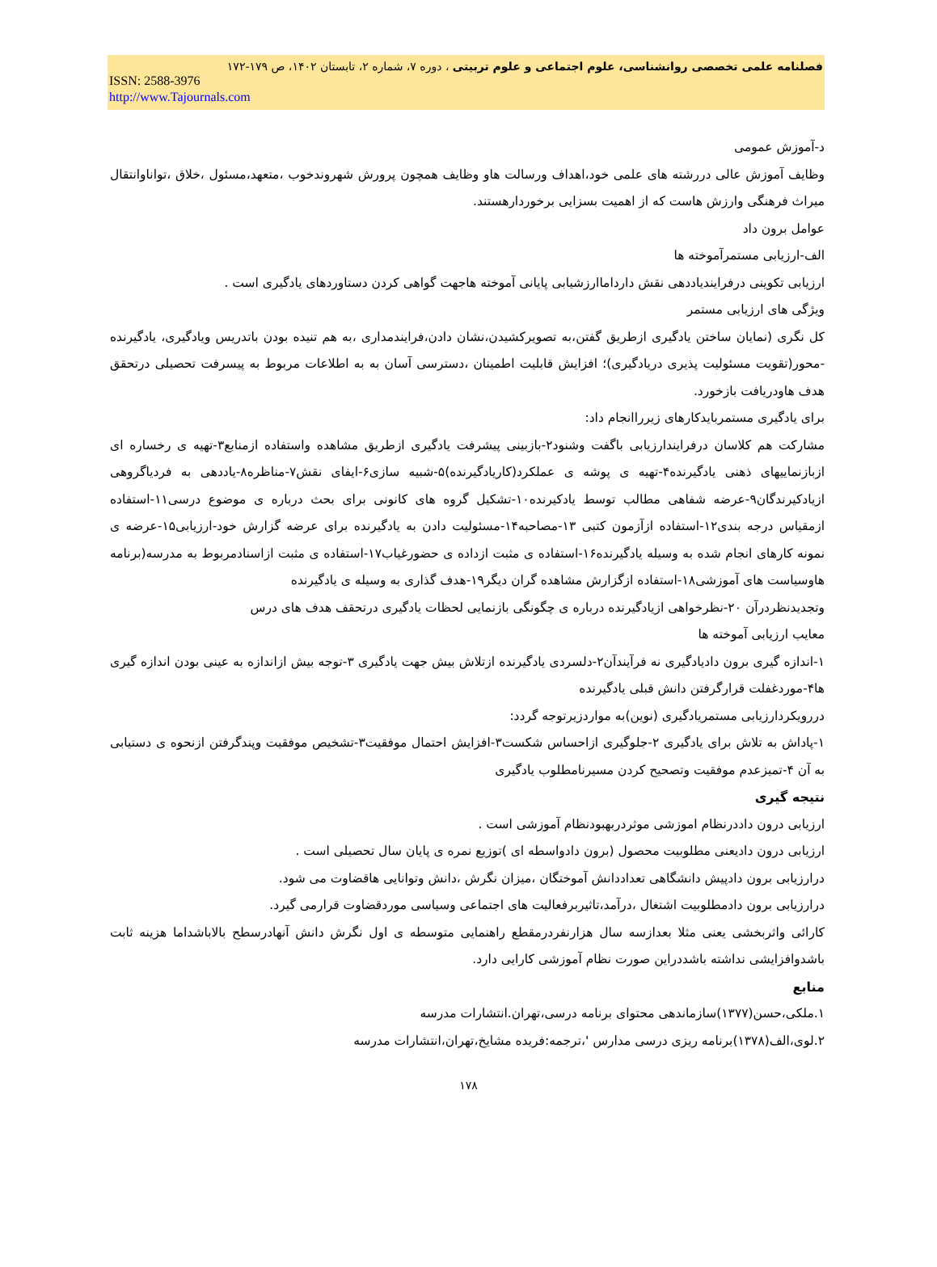فصلنامه علمی تخصصی روانشناسی، علوم اجتماعی و علوم تربیتی ، دوره ۷، شماره ۲، تابستان ۱۴۰۲، ص ۱۷۹-۱۷۲
ISSN: 2588-3976
http://www.Tajournals.com
د-آموزش عمومی
وظایف آموزش عالی دررشته های علمی خود،اهداف ورسالت هاو وظایف همچون پرورش شهروندخوب ،متعهد،مسئول ،خلاق ،تواناوانتقال میراث فرهنگی وارزش هاست که از اهمیت بسزایی برخوردارهستند.
عوامل برون داد
الف-ارزیابی مستمرآموخته ها
ارزیابی تکوینی درفرایندیاددهی نقش دارداماارزشیابی پایانی آموخته هاجهت گواهی کردن دستاوردهای یادگیری است .
ویژگی های ارزیابی مستمر
کل نگری (نمایان ساختن یادگیری ازطریق گفتن،به تصویرکشیدن،نشان دادن،فرایندمداری ،به هم تنیده بودن باتدریس ویادگیری، یادگیرنده -محور(تقویت مسئولیت پذیری دریادگیری)؛ افزایش قابلیت اطمینان ،دسترسی آسان به به اطلاعات مربوط به پیسرفت تحصیلی درتحقق هدف هاودریافت بازخورد.
برای یادگیری مستمربایدکارهای زیرراانجام داد:
مشارکت هم کلاسان درفرایندارزیابی باگفت وشنود۲-بازبینی پیشرفت یادگیری ازطریق مشاهده واستفاده ازمنابع۳-تهیه ی رخساره ای ازبازنماییهای ذهنی یادگیرنده۴-تهیه ی پوشه ی عملکرد(کاریادگیرنده)۵-شبیه سازی۶-ایفای نقش۷-مناظره۸-یاددهی به فردیاگروهی ازیادکیرندگان۹-عرضه شفاهی مطالب توسط یادکیرنده۱۰-تشکیل گروه های کانونی برای بحث درباره ی موضوع درسی۱۱-استفاده ازمقیاس درجه بندی۱۲-استفاده ازآزمون کتبی ۱۳-مصاحبه۱۴-مسئولیت دادن به یادگیرنده برای عرضه گزارش خود-ارزیابی۱۵-عرضه ی نمونه کارهای انجام شده به وسیله یادگیرنده۱۶-استفاده ی مثبت ازداده ی حضورغیاب۱۷-استفاده ی مثبت ازاسنادمربوط به مدرسه(برنامه هاوسیاست های آموزشی۱۸-استفاده ازگزارش مشاهده گران دیگر۱۹-هدف گذاری به وسیله ی یادگیرنده
وتجدیدنظردرآن ۲۰-نظرخواهی ازیادگیرنده درباره ی چگونگی بازنمایی لحظات یادگیری درتحقف هدف های درس
معایب ارزیابی آموخته ها
۱-اندازه گیری برون دادیادگیری نه فرآیندآن۲-دلسردی یادگیرنده ازتلاش بیش جهت یادگیری ۳-توجه بیش ازاندازه به عینی بودن اندازه گیری ها۴-موردغفلت قرارگرفتن دانش قبلی یادگیرنده
دررویکردارزیابی مستمریادگیری (نوین)به مواردزیرتوجه گردد:
۱-پاداش به تلاش برای یادگیری ۲-جلوگیری ازاحساس شکست۳-افزایش احتمال موفقیت۳-تشخیص موفقیت وپندگرفتن ازنحوه ی دستیابی به آن ۴-تمیزعدم موفقیت وتصحیح کردن مسیرنامطلوب یادگیری
نتیجه گیری
ارزیابی درون داددرنظام اموزشی موثردربهبودنظام آموزشی است .
ارزیابی درون دادیعنی مطلوبیت محصول (برون دادواسطه ای )توزیع نمره ی پایان سال تحصیلی است .
درارزیابی برون دادپیش دانشگاهی تعداددانش آموختگان ،میزان نگرش ،دانش وتوانایی هاقضاوت می شود.
درارزیابی برون دادمطلوبیت اشتغال ،درآمد،تاثیربرفعالیت های اجتماعی وسیاسی موردقضاوت قرارمی گیرد.
کارائی واثربخشی یعنی مثلا بعدازسه سال هزارنفردرمقطع راهنمایی متوسطه ی اول نگرش دانش آنهادرسطح بالاباشداما هزینه ثابت باشدوافزایشی نداشته باشددراین صورت نظام آموزشی کارایی دارد.
منابع
۱.ملکی،حسن(۱۳۷۷)سازماندهی محتوای برنامه درسی،تهران.انتشارات مدرسه
۲.لوی،الف(۱۳۷۸)برنامه ریزی درسی مدارس '،ترجمه:فریده مشایخ،تهران،انتشارات مدرسه
۱۷۸